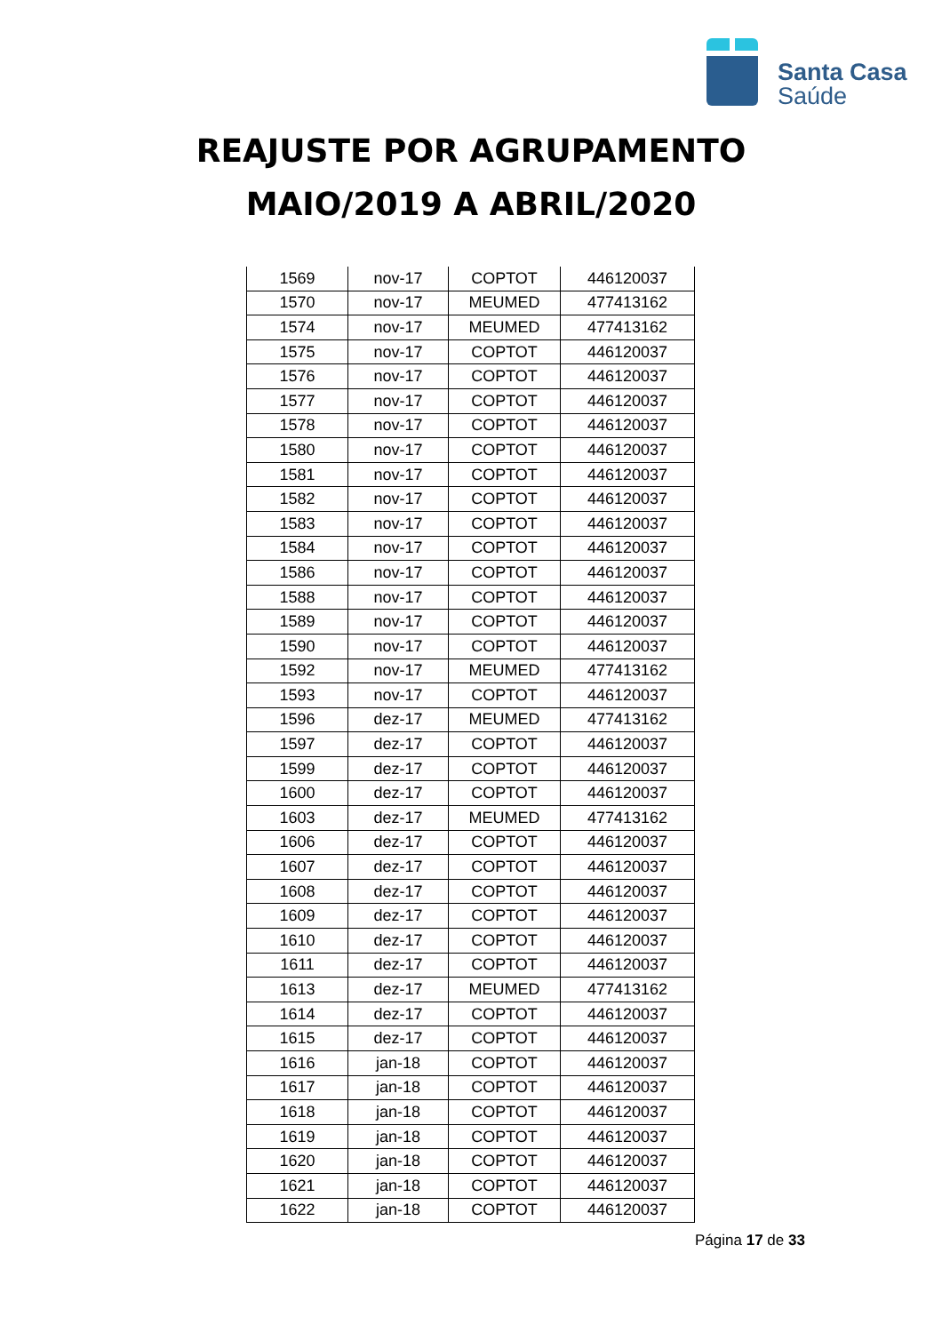Santa Casa
Saúde
REAJUSTE POR AGRUPAMENTO
MAIO/2019 A ABRIL/2020
| 1569 | nov-17 | COPTOT | 446120037 |
| 1570 | nov-17 | MEUMED | 477413162 |
| 1574 | nov-17 | MEUMED | 477413162 |
| 1575 | nov-17 | COPTOT | 446120037 |
| 1576 | nov-17 | COPTOT | 446120037 |
| 1577 | nov-17 | COPTOT | 446120037 |
| 1578 | nov-17 | COPTOT | 446120037 |
| 1580 | nov-17 | COPTOT | 446120037 |
| 1581 | nov-17 | COPTOT | 446120037 |
| 1582 | nov-17 | COPTOT | 446120037 |
| 1583 | nov-17 | COPTOT | 446120037 |
| 1584 | nov-17 | COPTOT | 446120037 |
| 1586 | nov-17 | COPTOT | 446120037 |
| 1588 | nov-17 | COPTOT | 446120037 |
| 1589 | nov-17 | COPTOT | 446120037 |
| 1590 | nov-17 | COPTOT | 446120037 |
| 1592 | nov-17 | MEUMED | 477413162 |
| 1593 | nov-17 | COPTOT | 446120037 |
| 1596 | dez-17 | MEUMED | 477413162 |
| 1597 | dez-17 | COPTOT | 446120037 |
| 1599 | dez-17 | COPTOT | 446120037 |
| 1600 | dez-17 | COPTOT | 446120037 |
| 1603 | dez-17 | MEUMED | 477413162 |
| 1606 | dez-17 | COPTOT | 446120037 |
| 1607 | dez-17 | COPTOT | 446120037 |
| 1608 | dez-17 | COPTOT | 446120037 |
| 1609 | dez-17 | COPTOT | 446120037 |
| 1610 | dez-17 | COPTOT | 446120037 |
| 1611 | dez-17 | COPTOT | 446120037 |
| 1613 | dez-17 | MEUMED | 477413162 |
| 1614 | dez-17 | COPTOT | 446120037 |
| 1615 | dez-17 | COPTOT | 446120037 |
| 1616 | jan-18 | COPTOT | 446120037 |
| 1617 | jan-18 | COPTOT | 446120037 |
| 1618 | jan-18 | COPTOT | 446120037 |
| 1619 | jan-18 | COPTOT | 446120037 |
| 1620 | jan-18 | COPTOT | 446120037 |
| 1621 | jan-18 | COPTOT | 446120037 |
| 1622 | jan-18 | COPTOT | 446120037 |
Página 17 de 33